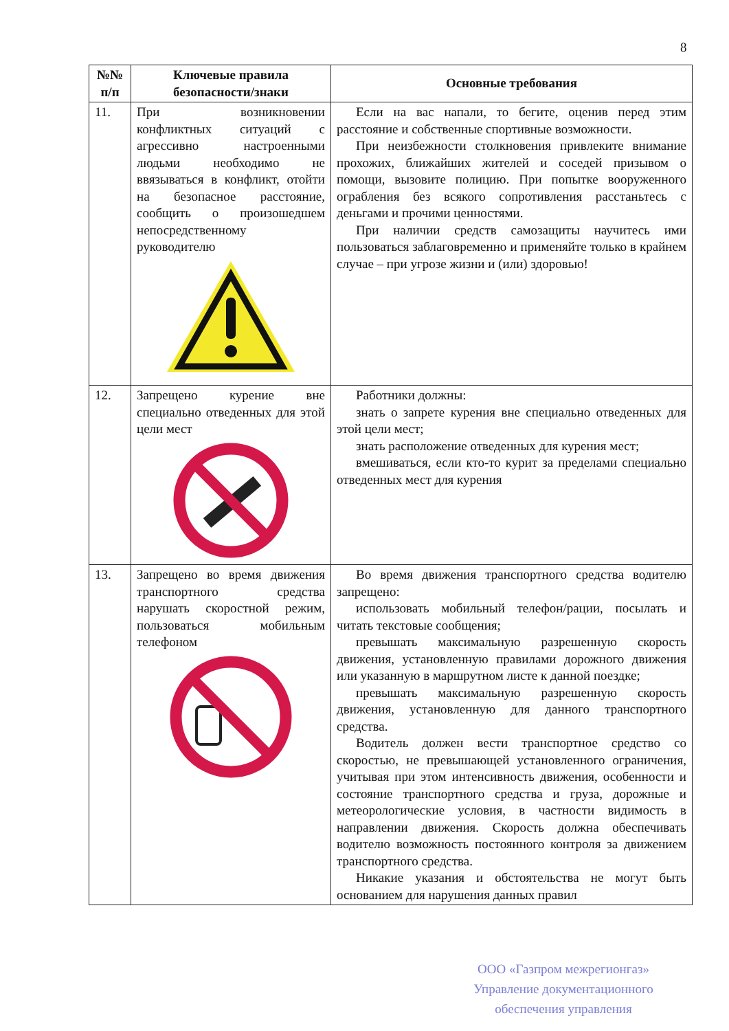8
| №№ п/п | Ключевые правила безопасности/знаки | Основные требования |
| --- | --- | --- |
| 11. | При возникновении конфликтных ситуаций с агрессивно настроенными людьми необходимо не ввязываться в конфликт, отойти на безопасное расстояние, сообщить о произошедшем непосредственному руководителю | Если на вас напали, то бегите, оценив перед этим расстояние и собственные спортивные возможности. При неизбежности столкновения привлеките внимание прохожих, ближайших жителей и соседей призывом о помощи, вызовите полицию. При попытке вооруженного ограбления без всякого сопротивления расстаньтесь с деньгами и прочими ценностями. При наличии средств самозащиты научитесь ими пользоваться заблаговременно и применяйте только в крайнем случае – при угрозе жизни и (или) здоровью! |
| 12. | Запрещено курение вне специально отведенных для этой цели мест | Работники должны: знать о запрете курения вне специально отведенных для этой цели мест; знать расположение отведенных для курения мест; вмешиваться, если кто-то курит за пределами специально отведенных мест для курения |
| 13. | Запрещено во время движения транспортного средства нарушать скоростной режим, пользоваться мобильным телефоном | Во время движения транспортного средства водителю запрещено: использовать мобильный телефон/рации, посылать и читать текстовые сообщения; превышать максимальную разрешенную скорость движения, установленную правилами дорожного движения или указанную в маршрутном листе к данной поездке; превышать максимальную разрешенную скорость движения, установленную для данного транспортного средства. Водитель должен вести транспортное средство со скоростью, не превышающей установленного ограничения, учитывая при этом интенсивность движения, особенности и состояние транспортного средства и груза, дорожные и метеорологические условия, в частности видимость в направлении движения. Скорость должна обеспечивать водителю возможность постоянного контроля за движением транспортного средства. Никакие указания и обстоятельства не могут быть основанием для нарушения данных правил |
ООО «Газпром межрегионгаз»
Управление документационного
обеспечения управления